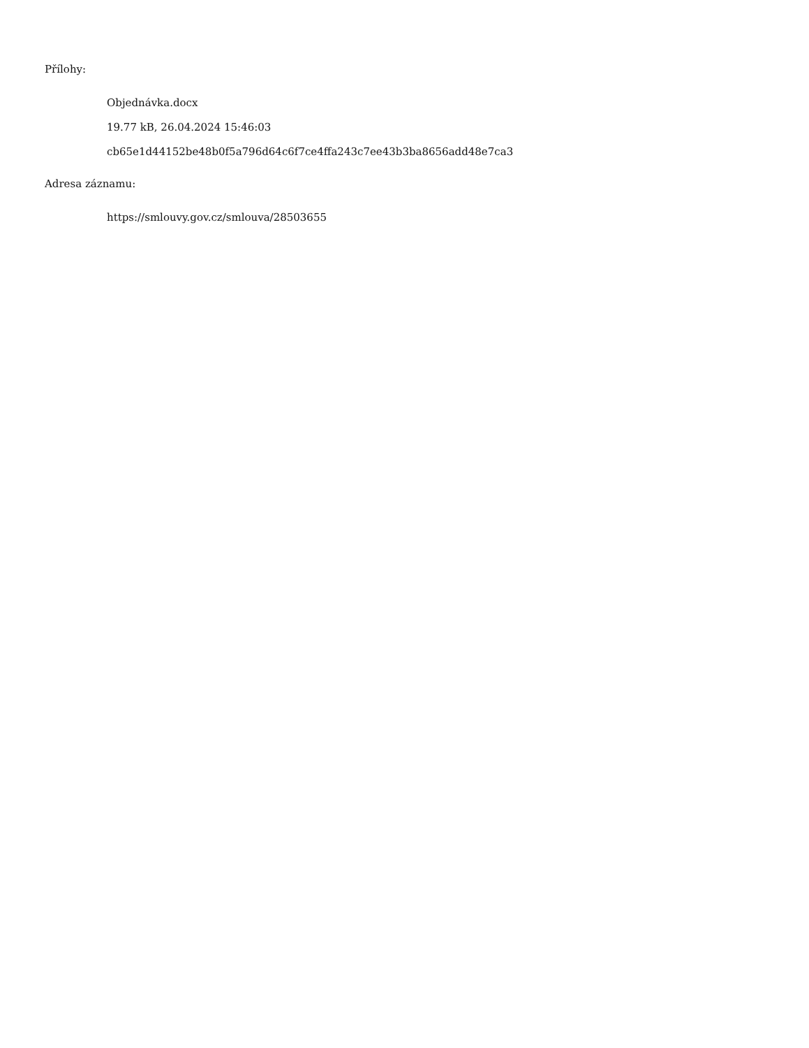Přílohy:
Objednávka.docx
19.77 kB, 26.04.2024 15:46:03
cb65e1d44152be48b0f5a796d64c6f7ce4ffa243c7ee43b3ba8656add48e7ca3
Adresa záznamu:
https://smlouvy.gov.cz/smlouva/28503655